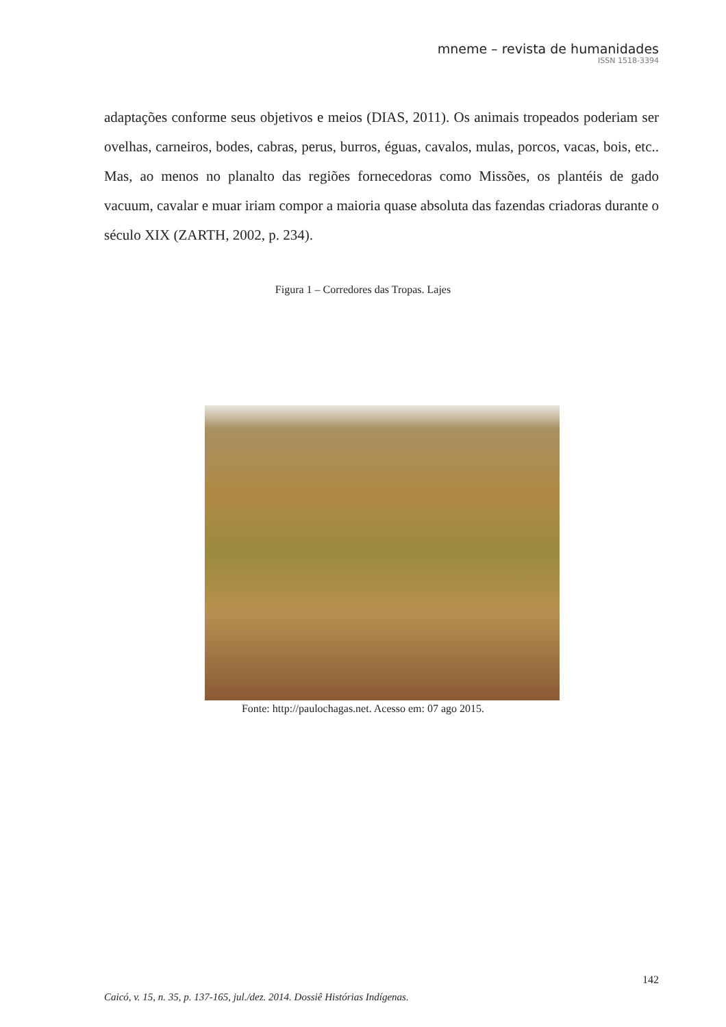mneme – revista de humanidades
ISSN 1518-3394
adaptações conforme seus objetivos e meios (DIAS, 2011). Os animais tropeados poderiam ser ovelhas, carneiros, bodes, cabras, perus, burros, éguas, cavalos, mulas, porcos, vacas, bois, etc.. Mas, ao menos no planalto das regiões fornecedoras como Missões, os plantéis de gado vacuum, cavalar e muar iriam compor a maioria quase absoluta das fazendas criadoras durante o século XIX (ZARTH, 2002, p. 234).
Figura 1 – Corredores das Tropas. Lajes
Fonte: http://paulochagas.net. Acesso em: 07 ago 2015.
142
Caicó, v. 15, n. 35, p. 137-165, jul./dez. 2014. Dossiê Histórias Indígenas.